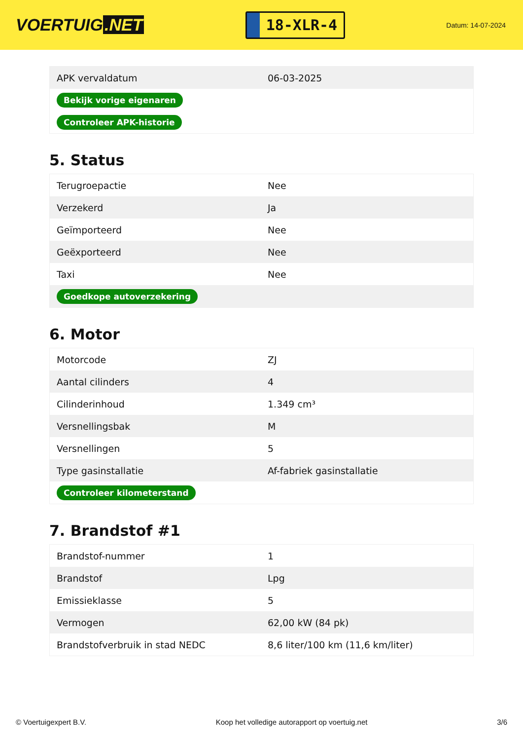VOERTUIG.NET
18-XLR-4
Datum: 14-07-2024
| APK vervaldatum | 06-03-2025 |
| Bekijk vorige eigenaren | |
| Controleer APK-historie | |
5. Status
| Terugroepactie | Nee |
| Verzekerd | Ja |
| Geïmporteerd | Nee |
| Geëxporteerd | Nee |
| Taxi | Nee |
| Goedkope autoverzekering | |
6. Motor
| Motorcode | ZJ |
| Aantal cilinders | 4 |
| Cilinderinhoud | 1.349 cm³ |
| Versnellingsbak | M |
| Versnellingen | 5 |
| Type gasinstallatie | Af-fabriek gasinstallatie |
| Controleer kilometerstand | |
7. Brandstof #1
| Brandstof-nummer | 1 |
| Brandstof | Lpg |
| Emissieklasse | 5 |
| Vermogen | 62,00 kW (84 pk) |
| Brandstofverbruik in stad NEDC | 8,6 liter/100 km (11,6 km/liter) |
© Voertuigexpert B.V. Koop het volledige autorapport op voertuig.net 3/6